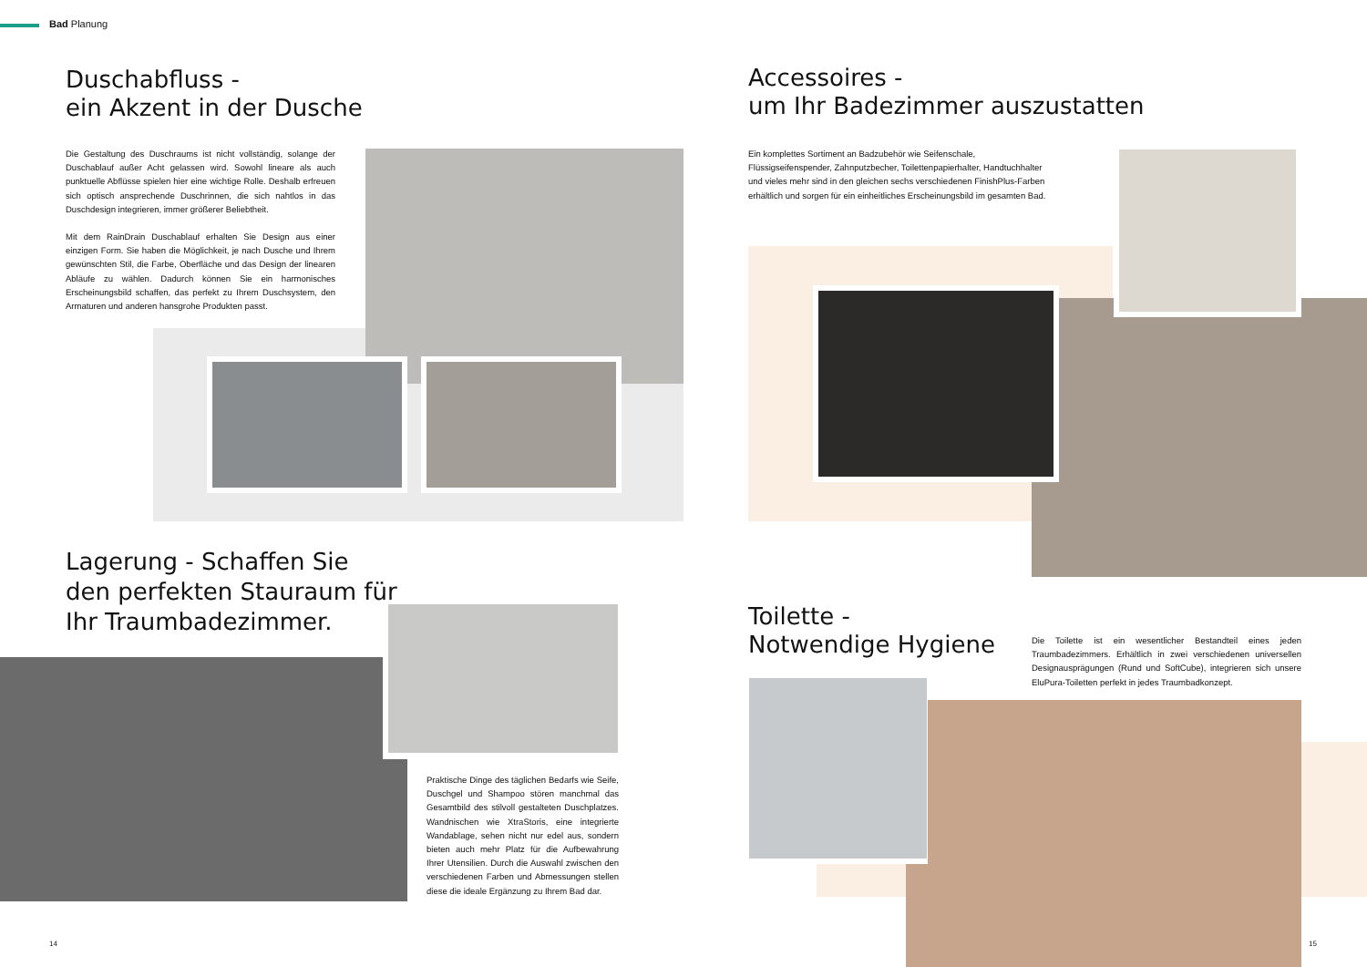Bad Planung
Duschabfluss -
ein Akzent in der Dusche
Die Gestaltung des Duschraums ist nicht vollständig, solange der Duschablauf außer Acht gelassen wird. Sowohl lineare als auch punktuelle Abflüsse spielen hier eine wichtige Rolle. Deshalb erfreuen sich optisch ansprechende Duschrinnen, die sich nahtlos in das Duschdesign integrieren, immer größerer Beliebtheit.
Mit dem RainDrain Duschablauf erhalten Sie Design aus einer einzigen Form. Sie haben die Möglichkeit, je nach Dusche und Ihrem gewünschten Stil, die Farbe, Oberfläche und das Design der linearen Abläufe zu wählen. Dadurch können Sie ein harmonisches Erscheinungsbild schaffen, das perfekt zu Ihrem Duschsystem, den Armaturen und anderen hansgrohe Produkten passt.
Lagerung - Schaffen Sie
den perfekten Stauraum für
Ihr Traumbadezimmer.
Praktische Dinge des täglichen Bedarfs wie Seife, Duschgel und Shampoo stören manchmal das Gesamtbild des stilvoll gestalteten Duschplatzes. Wandnischen wie XtraStoris, eine integrierte Wandablage, sehen nicht nur edel aus, sondern bieten auch mehr Platz für die Aufbewahrung Ihrer Utensilien. Durch die Auswahl zwischen den verschiedenen Farben und Abmessungen stellen diese die ideale Ergänzung zu Ihrem Bad dar.
Accessoires -
um Ihr Badezimmer auszustatten
Ein komplettes Sortiment an Badzubehör wie Seifenschale, Flüssigseifenspender, Zahnputzbecher, Toilettenpapierhalter, Handtuchhalter und vieles mehr sind in den gleichen sechs verschiedenen FinishPlus-Farben erhältlich und sorgen für ein einheitliches Erscheinungsbild im gesamten Bad.
Toilette -
Notwendige Hygiene
Die Toilette ist ein wesentlicher Bestandteil eines jeden Traumbadezimmers. Erhältlich in zwei verschiedenen universellen Designausprägungen (Rund und SoftCube), integrieren sich unsere EluPura-Toiletten perfekt in jedes Traumbadkonzept.
14 15